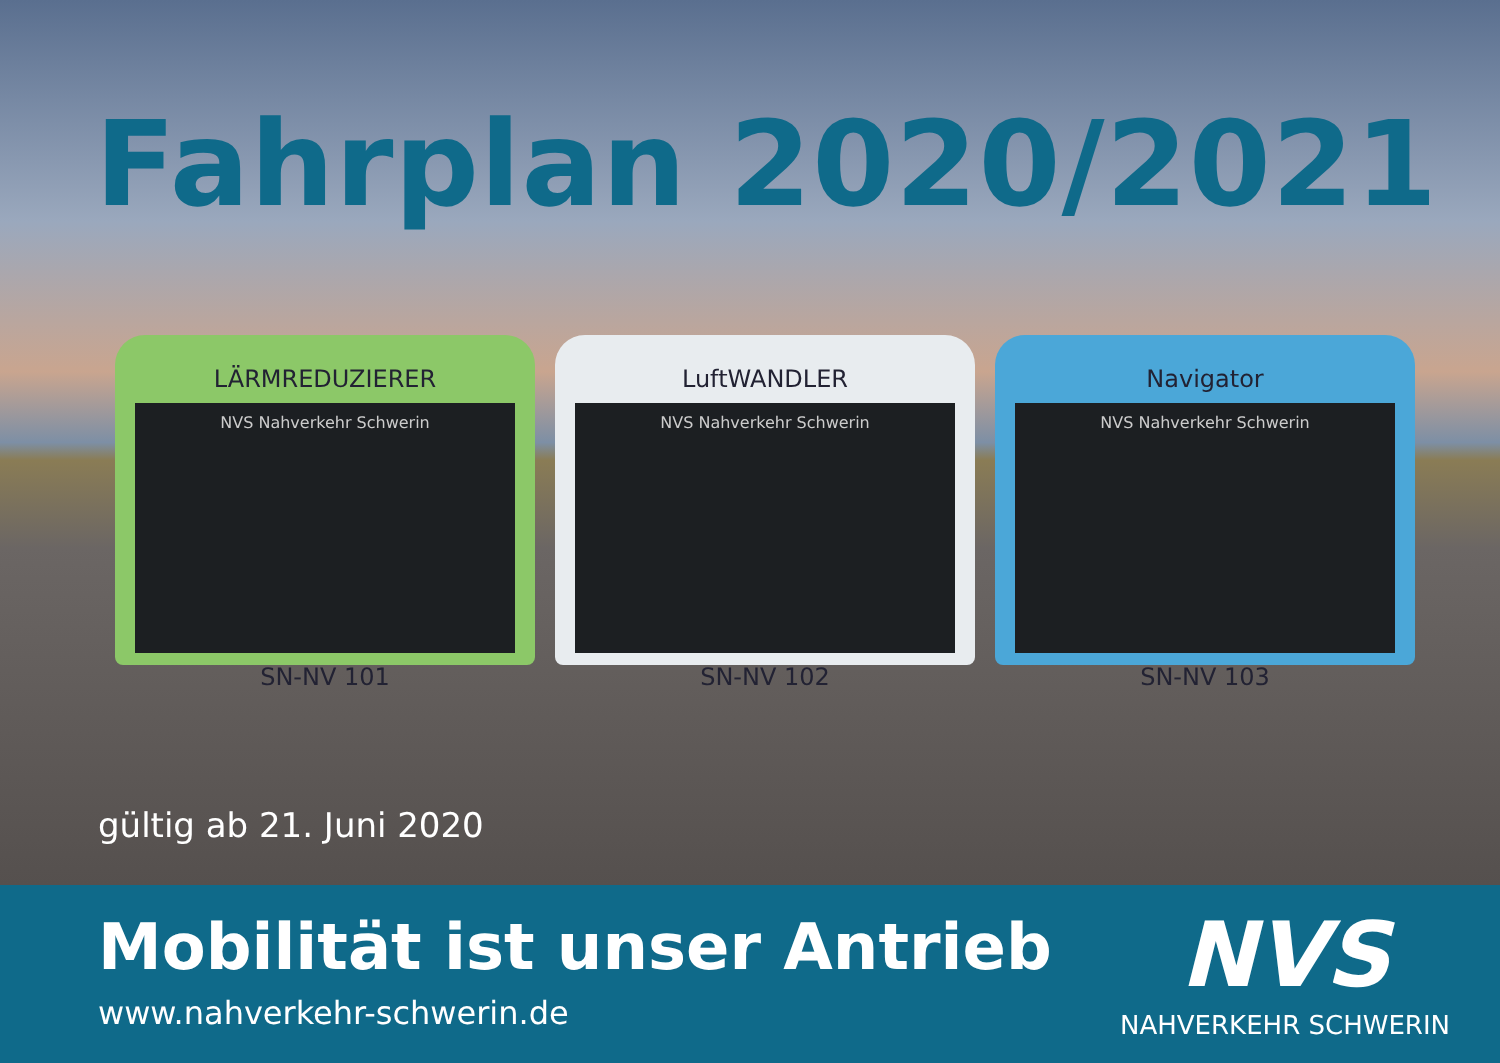Fahrplan 2020/2021
LÄRMREDUZIERER
NVS Nahverkehr Schwerin
SN-NV 101
LuftWANDLER
NVS Nahverkehr Schwerin
SN-NV 102
Navigator
NVS Nahverkehr Schwerin
SN-NV 103
gültig ab 21. Juni 2020
Mobilität ist unser Antrieb
www.nahverkehr-schwerin.de
NVS
NAHVERKEHR SCHWERIN